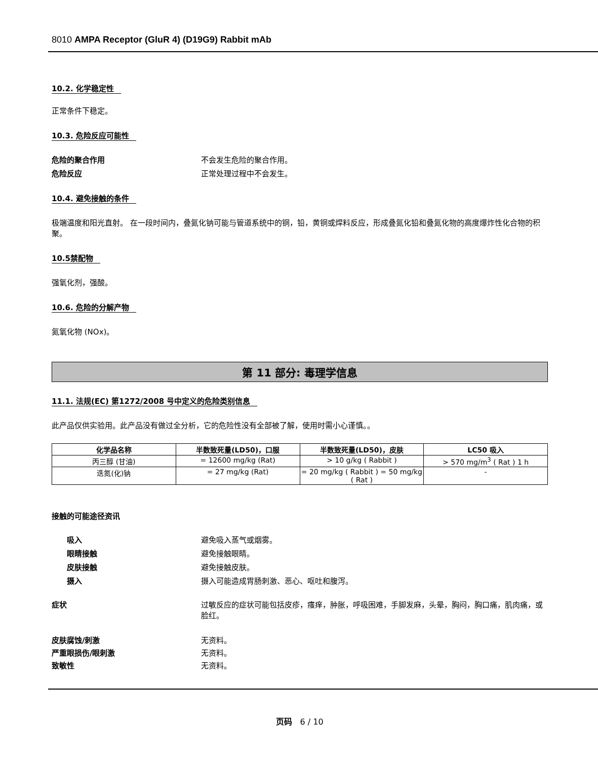8010 AMPA Receptor (GluR 4) (D19G9) Rabbit mAb
10.2. 化学稳定性
正常条件下稳定。
10.3. 危险反应可能性
危险的聚合作用 不会发生危险的聚合作用。
危险反应 正常处理过程中不会发生。
10.4. 避免接触的条件
极端温度和阳光直射。 在一段时间内，叠氮化钠可能与管道系统中的铜，铅，黄铜或焊料反应，形成叠氮化铅和叠氮化物的高度爆炸性化合物的积聚。
10.5禁配物
强氧化剂，强酸。
10.6. 危险的分解产物
氮氧化物 (NOx)。
第 11 部分: 毒理学信息
11.1. 法规(EC) 第1272/2008 号中定义的危险类别信息
此产品仅供实验用。此产品没有做过全分析，它的危险性没有全部被了解，使用时需小心谨慎。。
| 化学品名称 | 半数致死量(LD50)，口服 | 半数致死量(LD50)，皮肤 | LC50 吸入 |
| --- | --- | --- | --- |
| 丙三醇 (甘油) | = 12600 mg/kg (Rat) | > 10 g/kg ( Rabbit ) | > 570 mg/m<sup>3</sup> ( Rat ) 1 h |
| 迭氮(化)钠 | = 27 mg/kg (Rat) | = 20 mg/kg ( Rabbit ) = 50 mg/kg ( Rat ) | - |
接触的可能途径资讯
吸入 避免吸入蒸气或烟雾。
眼睛接触 避免接触眼睛。
皮肤接触 避免接触皮肤。
摄入 摄入可能造成胃肠刺激、恶心、呕吐和腹泻。
症状 过敏反应的症状可能包括皮疹，瘙痒，肿胀，呼吸困难，手脚发麻，头晕，胸闷，胸口痛，肌肉痛，或脸红。
皮肤腐蚀/刺激 无资料。
严重眼损伤/眼刺激 无资料。
致敏性 无资料。
页码 6 / 10